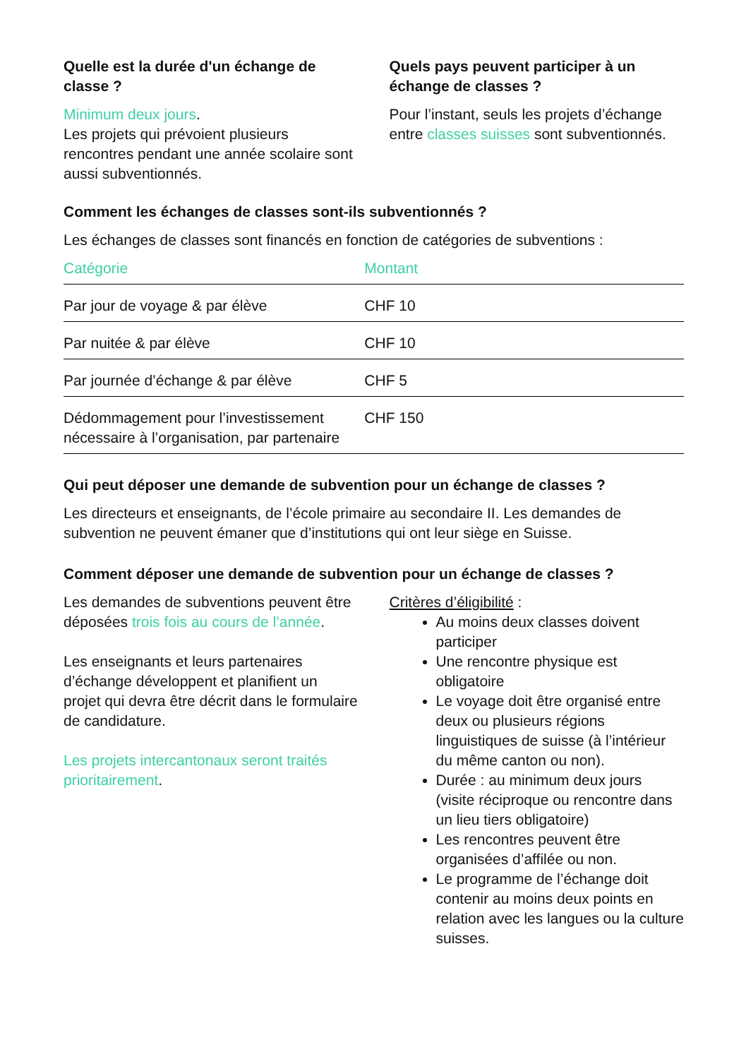Quelle est la durée d'un échange de classe ?
Minimum deux jours.
Les projets qui prévoient plusieurs rencontres pendant une année scolaire sont aussi subventionnés.
Quels pays peuvent participer à un échange de classes ?
Pour l’instant, seuls les projets d’échange entre classes suisses sont subventionnés.
Comment les échanges de classes sont-ils subventionnés ?
Les échanges de classes sont financés en fonction de catégories de subventions :
| Catégorie | Montant |
| --- | --- |
| Par jour de voyage & par élève | CHF 10 |
| Par nuitée & par élève | CHF 10 |
| Par journée d’échange & par élève | CHF 5 |
| Dédommagement pour l’investissement nécessaire à l’organisation, par partenaire | CHF 150 |
Qui peut déposer une demande de subvention pour un échange de classes ?
Les directeurs et enseignants, de l’école primaire au secondaire II. Les demandes de subvention ne peuvent émaner que d’institutions qui ont leur siège en Suisse.
Comment déposer une demande de subvention pour un échange de classes ?
Les demandes de subventions peuvent être déposées trois fois au cours de l’année.
Les enseignants et leurs partenaires d’échange développent et planifient un projet qui devra être décrit dans le formulaire de candidature.
Les projets intercantonaux seront traités prioritairement.
Critères d’éligibilité :
Au moins deux classes doivent participer
Une rencontre physique est obligatoire
Le voyage doit être organisé entre deux ou plusieurs régions linguistiques de suisse (à l’intérieur du même canton ou non).
Durée : au minimum deux jours (visite réciproque ou rencontre dans un lieu tiers obligatoire)
Les rencontres peuvent être organisées d’affilée ou non.
Le programme de l’échange doit contenir au moins deux points en relation avec les langues ou la culture suisses.